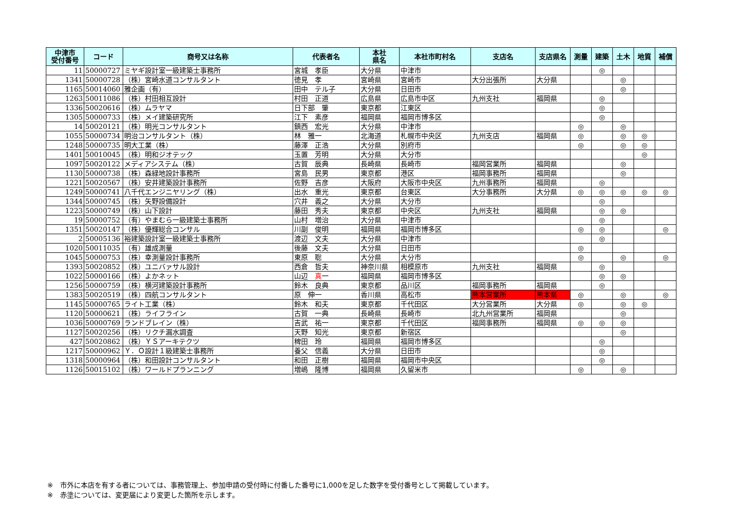| 中津市 受付番号 | コード | 商号又は名称 | 代表者名 | 本社 県名 | 本社市町村名 | 支店名 | 支店県名 | 測量 | 建築 | 土木 | 地質 | 補償 |
| --- | --- | --- | --- | --- | --- | --- | --- | --- | --- | --- | --- | --- |
| 11 | 50000727 | ミヤギ設計室一級建築士事務所 | 宮城 孝臣 | 大分県 | 中津市 | | | | ◎ | | | |
| 1341 | 50000728 | （株）宮崎水道コンサルタント | 徳見 孝 | 宮崎県 | 宮崎市 | 大分出張所 | 大分県 | | | ◎ | | |
| 1165 | 50014060 | 雅企画（有） | 田中 テル子 | 大分県 | 日田市 | | | | | ◎ | | |
| 1263 | 50011086 | （株）村田相互設計 | 村田 正道 | 広島県 | 広島市中区 | 九州支社 | 福岡県 | | ◎ | | | |
| 1336 | 50020616 | （株）ムラヤマ | 日下部 肇 | 東京都 | 江東区 | | | | ◎ | | | |
| 1305 | 50000733 | （株）メイ建築研究所 | 江下 素彦 | 福岡県 | 福岡市博多区 | | | | ◎ | | | |
| 14 | 50020121 | （株）明光コンサルタント | 鎮西 宏光 | 大分県 | 中津市 | | | ◎ | | ◎ | | |
| 1055 | 50000734 | 明治コンサルタント（株） | 林 雅一 | 北海道 | 札幌市中央区 | 九州支店 | 福岡県 | ◎ | | ◎ | ◎ | |
| 1248 | 50000735 | 明大工業（株） | 藤澤 正浩 | 大分県 | 別府市 | | | ◎ | | ◎ | ◎ | |
| 1401 | 50010045 | （株）明和ジオテック | 玉置 芳明 | 大分県 | 大分市 | | | | | | ◎ | |
| 1097 | 50020122 | メディアシステム（株） | 古賀 辰典 | 長崎県 | 長崎市 | 福岡営業所 | 福岡県 | | | ◎ | | |
| 1130 | 50000738 | （株）森緑地設計事務所 | 宮島 民男 | 東京都 | 港区 | 福岡事務所 | 福岡県 | | | ◎ | | |
| 1221 | 50020567 | （株）安井建築設計事務所 | 佐野 吉彦 | 大阪府 | 大阪市中央区 | 九州事務所 | 福岡県 | | ◎ | | | |
| 1249 | 50000741 | 八千代エンジニヤリング（株） | 出水 重光 | 東京都 | 台東区 | 大分事務所 | 大分県 | ◎ | ◎ | ◎ | ◎ | ◎ |
| 1344 | 50000745 | （株）矢野設備設計 | 穴井 義之 | 大分県 | 大分市 | | | | ◎ | | | |
| 1223 | 50000749 | （株）山下設計 | 藤田 秀夫 | 東京都 | 中央区 | 九州支社 | 福岡県 | | ◎ | ◎ | | |
| 19 | 50000752 | （有）やまむら一級建築士事務所 | 山村 増治 | 大分県 | 中津市 | | | | ◎ | | | |
| 1351 | 50020147 | （株）優輝総合コンサル | 川副 俊明 | 福岡県 | 福岡市博多区 | | | ◎ | ◎ | | | ◎ |
| 2 | 50005136 | 裕建築設計室一級建築士事務所 | 渡辺 文夫 | 大分県 | 中津市 | | | | ◎ | | | |
| 1020 | 50011035 | （有）雄成測量 | 後藤 文夫 | 大分県 | 日田市 | | | ◎ | | | | |
| 1045 | 50000753 | （株）幸測量設計事務所 | 東原 聡 | 大分県 | 大分市 | | | ◎ | | ◎ | | ◎ |
| 1393 | 50020852 | （株）ユニバァサル設計 | 西倉 哲夫 | 神奈川県 | 相模原市 | 九州支社 | 福岡県 | | ◎ | | | |
| 1022 | 50000166 | （株）よかネット | 山辺 真 一 | 福岡県 | 福岡市博多区 | | | | ◎ | ◎ | | |
| 1256 | 50000759 | （株）横河建築設計事務所 | 鈴木 良典 | 東京都 | 品川区 | 福岡事務所 | 福岡県 | | ◎ | | | |
| 1383 | 50020519 | （株）四航コンサルタント | 原 伸一 | 香川県 | 高松市 | 熊本営業所 | 熊本県 | ◎ | | ◎ | | ◎ |
| 1145 | 50000765 | ライト工業（株） | 鈴木 和夫 | 東京都 | 千代田区 | 大分営業所 | 大分県 | ◎ | | ◎ | ◎ | |
| 1120 | 50000621 | （株）ライフライン | 古賀 一典 | 長崎県 | 長崎市 | 北九州営業所 | 福岡県 | | | ◎ | | |
| 1036 | 50000769 | ランドブレイン（株） | 吉武 祐一 | 東京都 | 千代田区 | 福岡事務所 | 福岡県 | ◎ | ◎ | ◎ | | |
| 1127 | 50020256 | （株）リクチ漏水調査 | 天野 知光 | 東京都 | 新宿区 | | | | | ◎ | | |
| 427 | 50020862 | （株）ＹＳアーキテクツ | 稗田 玲 | 福岡県 | 福岡市博多区 | | | | ◎ | | | |
| 1217 | 50000962 | Ｙ．Ｏ設計１級建築士事務所 | 養父 信義 | 大分県 | 日田市 | | | | ◎ | | | |
| 1318 | 50000964 | （株）和田設計コンサルタント | 和田 正樹 | 福岡県 | 福岡市中央区 | | | | ◎ | | | |
| 1126 | 50015102 | （株）ワールドプランニング | 増嶋 隆博 | 福岡県 | 久留米市 | | | ◎ | | ◎ | | |
※　市外に本店を有する者については、事務管理上、参加申請の受付時に付番した番号に1,000を足した数字を受付番号として掲載しています。
※　赤塗については、変更届により変更した箇所を示します。